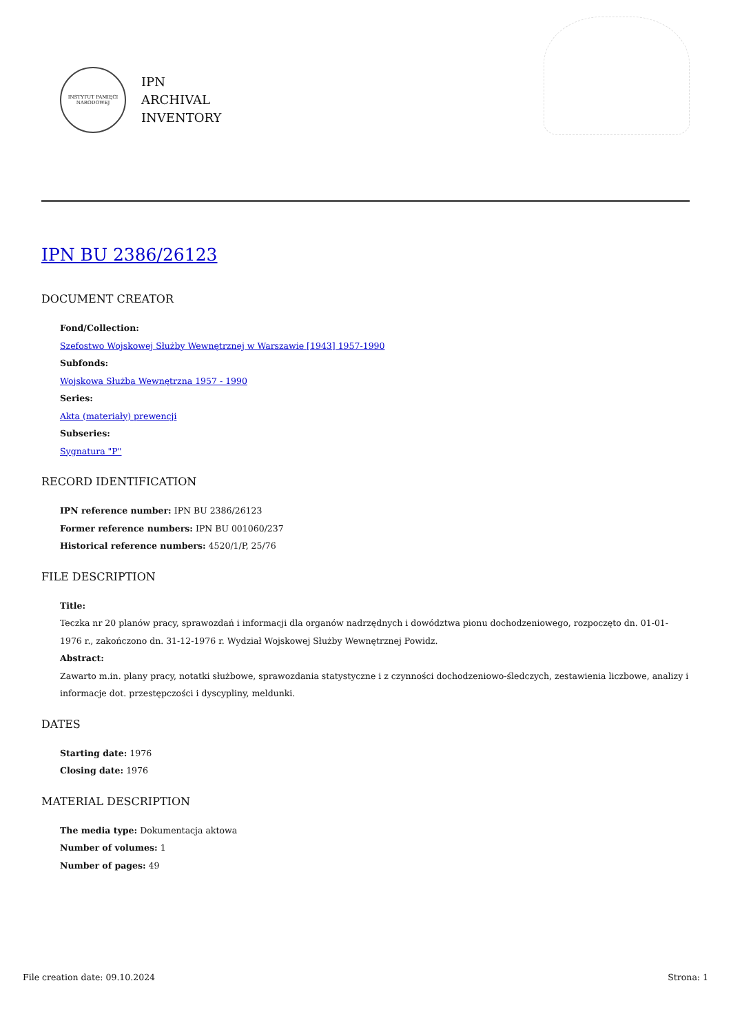INSTYTUT PAMIĘCI NARODOWEJ
IPN
ARCHIVAL
INVENTORY
IPN BU 2386/26123
DOCUMENT CREATOR
Fond/Collection:
Szefostwo Wojskowej Służby Wewnętrznej w Warszawie [1943] 1957-1990
Subfonds:
Wojskowa Służba Wewnętrzna 1957 - 1990
Series:
Akta (materiały) prewencji
Subseries:
Sygnatura "P"
RECORD IDENTIFICATION
IPN reference number: IPN BU 2386/26123
Former reference numbers: IPN BU 001060/237
Historical reference numbers: 4520/1/P, 25/76
FILE DESCRIPTION
Title:
Teczka nr 20 planów pracy, sprawozdań i informacji dla organów nadrzędnych i dowództwa pionu dochodzeniowego, rozpoczęto dn. 01-01-1976 r., zakończono dn. 31-12-1976 r. Wydział Wojskowej Służby Wewnętrznej Powidz.
Abstract:
Zawarto m.in. plany pracy, notatki służbowe, sprawozdania statystyczne i z czynności dochodzeniowo-śledczych, zestawienia liczbowe, analizy i informacje dot. przestępczości i dyscypliny, meldunki.
DATES
Starting date: 1976
Closing date: 1976
MATERIAL DESCRIPTION
The media type: Dokumentacja aktowa
Number of volumes: 1
Number of pages: 49
File creation date: 09.10.2024 Strona: 1